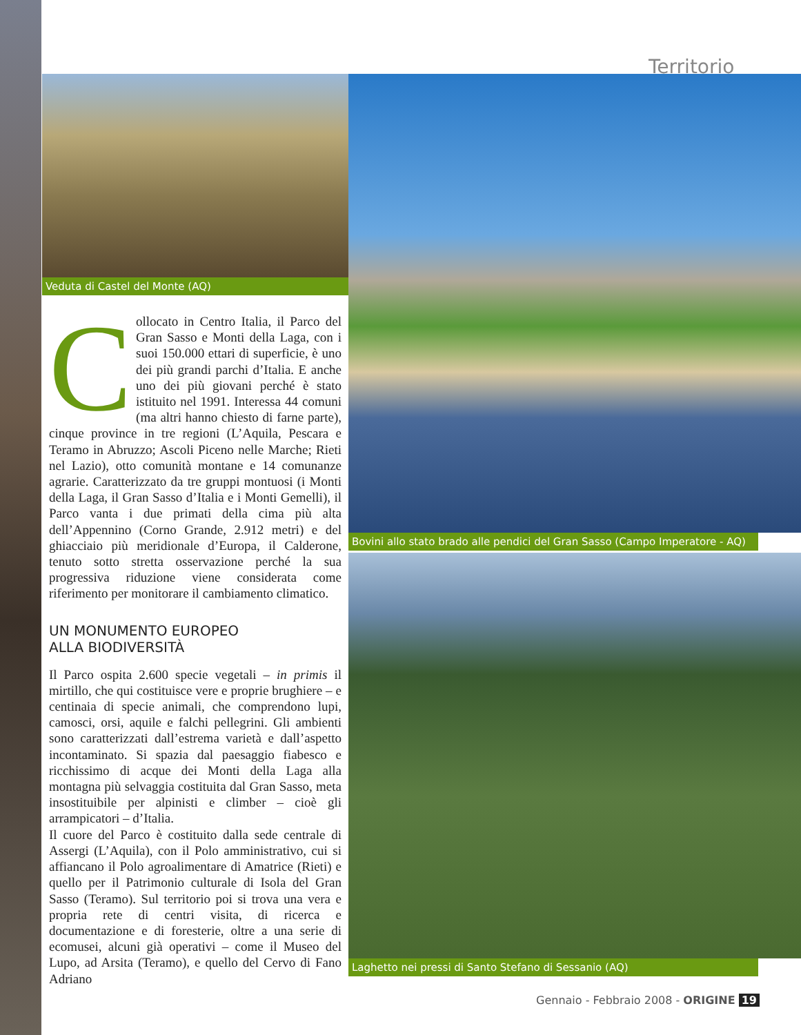Territorio
Veduta di Castel del Monte (AQ)
Collocato in Centro Italia, il Parco del Gran Sasso e Monti della Laga, con i suoi 150.000 ettari di superficie, è uno dei più grandi parchi d’Italia. E anche uno dei più giovani perché è stato istituito nel 1991. Interessa 44 comuni (ma altri hanno chiesto di farne parte), cinque province in tre regioni (L’Aquila, Pescara e Teramo in Abruzzo; Ascoli Piceno nelle Marche; Rieti nel Lazio), otto comunità montane e 14 comunanze agrarie. Caratterizzato da tre gruppi montuosi (i Monti della Laga, il Gran Sasso d’Italia e i Monti Gemelli), il Parco vanta i due primati della cima più alta dell’Appennino (Corno Grande, 2.912 metri) e del ghiacciaio più meridionale d’Europa, il Calderone, tenuto sotto stretta osservazione perché la sua progressiva riduzione viene considerata come riferimento per monitorare il cambiamento climatico.
UN MONUMENTO EUROPEO
ALLA BIODIVERSITÀ
Il Parco ospita 2.600 specie vegetali – in primis il mirtillo, che qui costituisce vere e proprie brughiere – e centinaia di specie animali, che comprendono lupi, camosci, orsi, aquile e falchi pellegrini. Gli ambienti sono caratterizzati dall’estrema varietà e dall’aspetto incontaminato. Si spazia dal paesaggio fiabesco e ricchissimo di acque dei Monti della Laga alla montagna più selvaggia costituita dal Gran Sasso, meta insostituibile per alpinisti e climber – cioè gli arrampicatori – d’Italia.
Il cuore del Parco è costituito dalla sede centrale di Assergi (L’Aquila), con il Polo amministrativo, cui si affiancano il Polo agroalimentare di Amatrice (Rieti) e quello per il Patrimonio culturale di Isola del Gran Sasso (Teramo). Sul territorio poi si trova una vera e propria rete di centri visita, di ricerca e documentazione e di foresterie, oltre a una serie di ecomusei, alcuni già operativi – come il Museo del Lupo, ad Arsita (Teramo), e quello del Cervo di Fano Adriano
Bovini allo stato brado alle pendici del Gran Sasso (Campo Imperatore - AQ)
Laghetto nei pressi di Santo Stefano di Sessanio (AQ)
Gennaio - Febbraio 2008 - ORIGINE 19